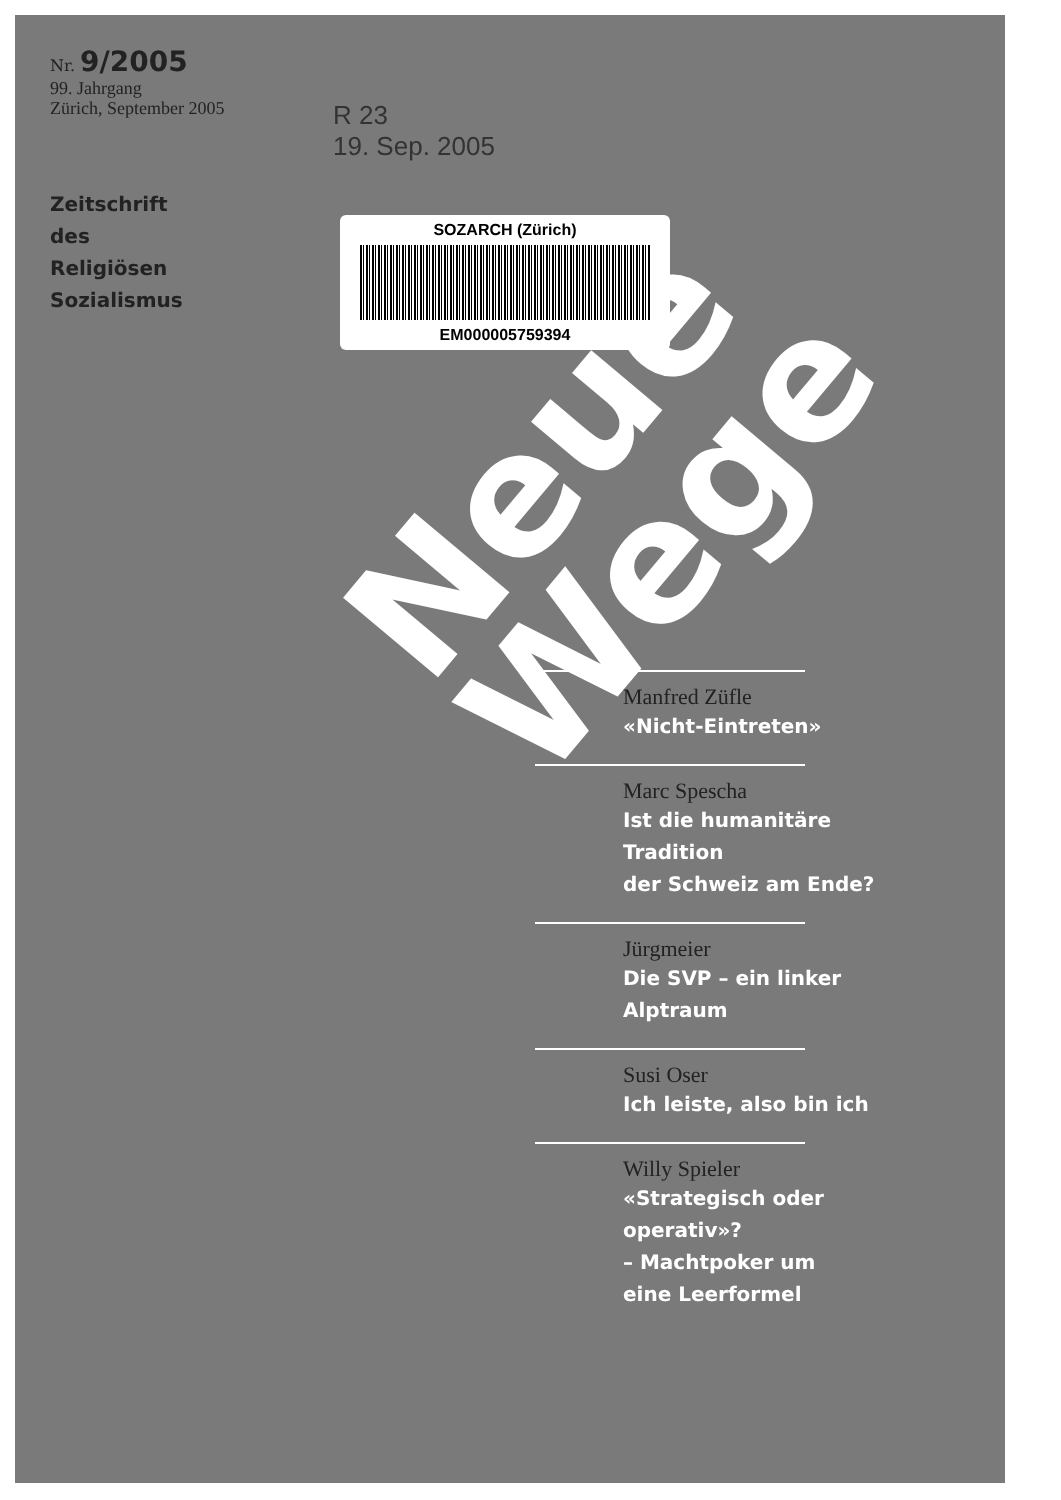Nr. 9/2005
99. Jahrgang
Zürich, September 2005
Zeitschrift
des
Religiösen
Sozialismus
R 23
19. Sep. 2005
Neue
Wege
SOZARCH (Zürich)
EM000005759394
Manfred Züfle
«Nicht-Eintreten»
Marc Spescha
Ist die humanitäre Tradition
der Schweiz am Ende?
Jürgmeier
Die SVP – ein linker Alptraum
Susi Oser
Ich leiste, also bin ich
Willy Spieler
«Strategisch oder
operativ»?
– Machtpoker um
eine Leerformel